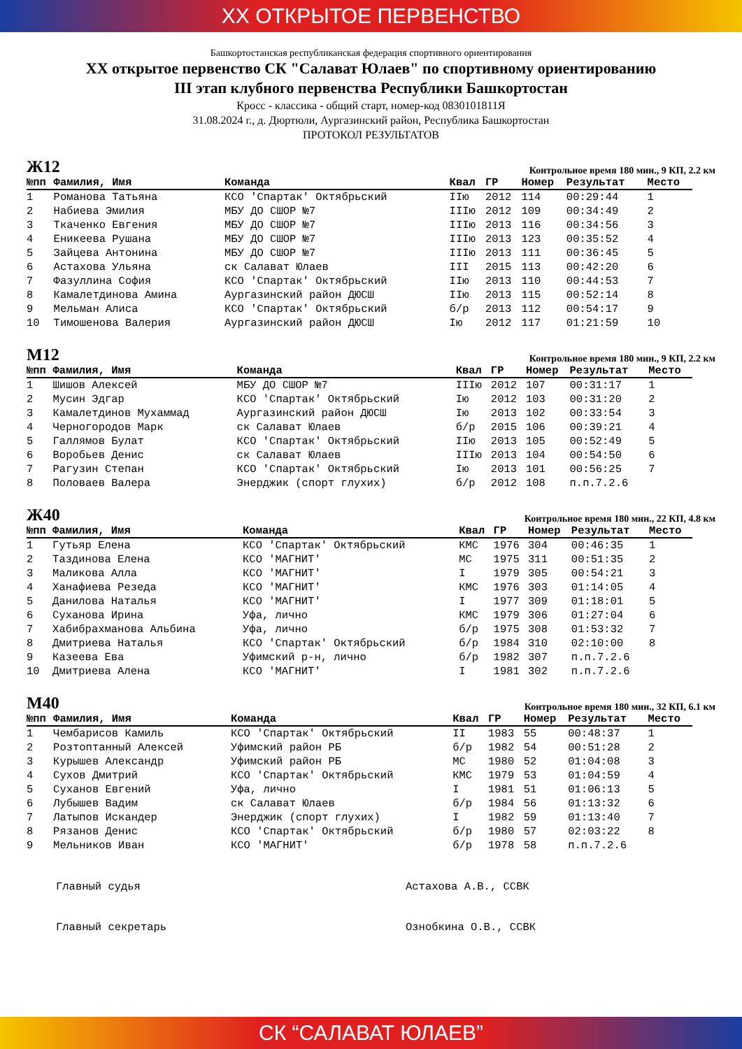XX ОТКРЫТОЕ ПЕРВЕНСТВО
Башкортостанская республиканская федерация спортивного ориентирования
XX открытое первенство СК "Салават Юлаев" по спортивному ориентированию
III этап клубного первенства Республики Башкортостан
Кросс - классика - общий старт, номер-код 0830101811Я
31.08.2024 г., д. Дюртюли, Аургазинский район, Республика Башкортостан
ПРОТОКОЛ РЕЗУЛЬТАТОВ
Ж12
Контрольное время 180 мин., 9 КП, 2.2 км
| №пп | Фамилия, Имя | Команда | Квал | ГР | Номер | Результат | Место |
| --- | --- | --- | --- | --- | --- | --- | --- |
| 1 | Романова Татьяна | КСО 'Спартак' Октябрьский | IIю | 2012 | 114 | 00:29:44 | 1 |
| 2 | Набиева Эмилия | МБУ ДО СШОР №7 | IIIю | 2012 | 109 | 00:34:49 | 2 |
| 3 | Ткаченко Евгения | МБУ ДО СШОР №7 | IIIю | 2013 | 116 | 00:34:56 | 3 |
| 4 | Еникеева Рушана | МБУ ДО СШОР №7 | IIIю | 2013 | 123 | 00:35:52 | 4 |
| 5 | Зайцева Антонина | МБУ ДО СШОР №7 | IIIю | 2013 | 111 | 00:36:45 | 5 |
| 6 | Астахова Ульяна | ск Салават Юлаев | III | 2015 | 113 | 00:42:20 | 6 |
| 7 | Фазуллина София | КСО 'Спартак' Октябрьский | IIю | 2013 | 110 | 00:44:53 | 7 |
| 8 | Камалетдинова Амина | Аургазинский район ДЮСШ | IIю | 2013 | 115 | 00:52:14 | 8 |
| 9 | Мельман Алиса | КСО 'Спартак' Октябрьский | б/р | 2013 | 112 | 00:54:17 | 9 |
| 10 | Тимошенова Валерия | Аургазинский район ДЮСШ | Iю | 2012 | 117 | 01:21:59 | 10 |
М12
Контрольное время 180 мин., 9 КП, 2.2 км
| №пп | Фамилия, Имя | Команда | Квал | ГР | Номер | Результат | Место |
| --- | --- | --- | --- | --- | --- | --- | --- |
| 1 | Шишов Алексей | МБУ ДО СШОР №7 | IIIю | 2012 | 107 | 00:31:17 | 1 |
| 2 | Мусин Эдгар | КСО 'Спартак' Октябрьский | Iю | 2012 | 103 | 00:31:20 | 2 |
| 3 | Камалетдинов Мухаммад | Аургазинский район ДЮСШ | Iю | 2013 | 102 | 00:33:54 | 3 |
| 4 | Черногородов Марк | ск Салават Юлаев | б/р | 2015 | 106 | 00:39:21 | 4 |
| 5 | Галлямов Булат | КСО 'Спартак' Октябрьский | IIю | 2013 | 105 | 00:52:49 | 5 |
| 6 | Воробьев Денис | ск Салават Юлаев | IIIю | 2013 | 104 | 00:54:50 | 6 |
| 7 | Рагузин Степан | КСО 'Спартак' Октябрьский | Iю | 2013 | 101 | 00:56:25 | 7 |
| 8 | Половаев Валера | Энерджик (спорт глухих) | б/р | 2012 | 108 | п.п.7.2.6 | |
Ж40
Контрольное время 180 мин., 22 КП, 4.8 км
| №пп | Фамилия, Имя | Команда | Квал | ГР | Номер | Результат | Место |
| --- | --- | --- | --- | --- | --- | --- | --- |
| 1 | Гутьяр Елена | КСО 'Спартак' Октябрьский | КМС | 1976 | 304 | 00:46:35 | 1 |
| 2 | Таздинова Елена | КСО 'МАГНИТ' | МС | 1975 | 311 | 00:51:35 | 2 |
| 3 | Маликова Алла | КСО 'МАГНИТ' | I | 1979 | 305 | 00:54:21 | 3 |
| 4 | Ханафиева Резеда | КСО 'МАГНИТ' | КМС | 1976 | 303 | 01:14:05 | 4 |
| 5 | Данилова Наталья | КСО 'МАГНИТ' | I | 1977 | 309 | 01:18:01 | 5 |
| 6 | Суханова Ирина | Уфа, лично | КМС | 1979 | 306 | 01:27:04 | 6 |
| 7 | Хабибрахманова Альбина | Уфа, лично | б/р | 1975 | 308 | 01:53:32 | 7 |
| 8 | Дмитриева Наталья | КСО 'Спартак' Октябрьский | б/р | 1984 | 310 | 02:10:00 | 8 |
| 9 | Казеева Ева | Уфимский р-н, лично | б/р | 1982 | 307 | п.п.7.2.6 | |
| 10 | Дмитриева Алена | КСО 'МАГНИТ' | I | 1981 | 302 | п.п.7.2.6 | |
М40
Контрольное время 180 мин., 32 КП, 6.1 км
| №пп | Фамилия, Имя | Команда | Квал | ГР | Номер | Результат | Место |
| --- | --- | --- | --- | --- | --- | --- | --- |
| 1 | Чембарисов Камиль | КСО 'Спартак' Октябрьский | II | 1983 | 55 | 00:48:37 | 1 |
| 2 | Розтоптанный Алексей | Уфимский район РБ | б/р | 1982 | 54 | 00:51:28 | 2 |
| 3 | Курышев Александр | Уфимский район РБ | МС | 1980 | 52 | 01:04:08 | 3 |
| 4 | Сухов Дмитрий | КСО 'Спартак' Октябрьский | КМС | 1979 | 53 | 01:04:59 | 4 |
| 5 | Суханов Евгений | Уфа, лично | I | 1981 | 51 | 01:06:13 | 5 |
| 6 | Лубышев Вадим | ск Салават Юлаев | б/р | 1984 | 56 | 01:13:32 | 6 |
| 7 | Латыпов Искандер | Энерджик (спорт глухих) | I | 1982 | 59 | 01:13:40 | 7 |
| 8 | Рязанов Денис | КСО 'Спартак' Октябрьский | б/р | 1980 | 57 | 02:03:22 | 8 |
| 9 | Мельников Иван | КСО 'МАГНИТ' | б/р | 1978 | 58 | п.п.7.2.6 | |
Главный судья Астахова А.В., ССВК
Главный секретарь Ознобкина О.В., ССВК
СК “САЛАВАТ ЮЛАЕВ”